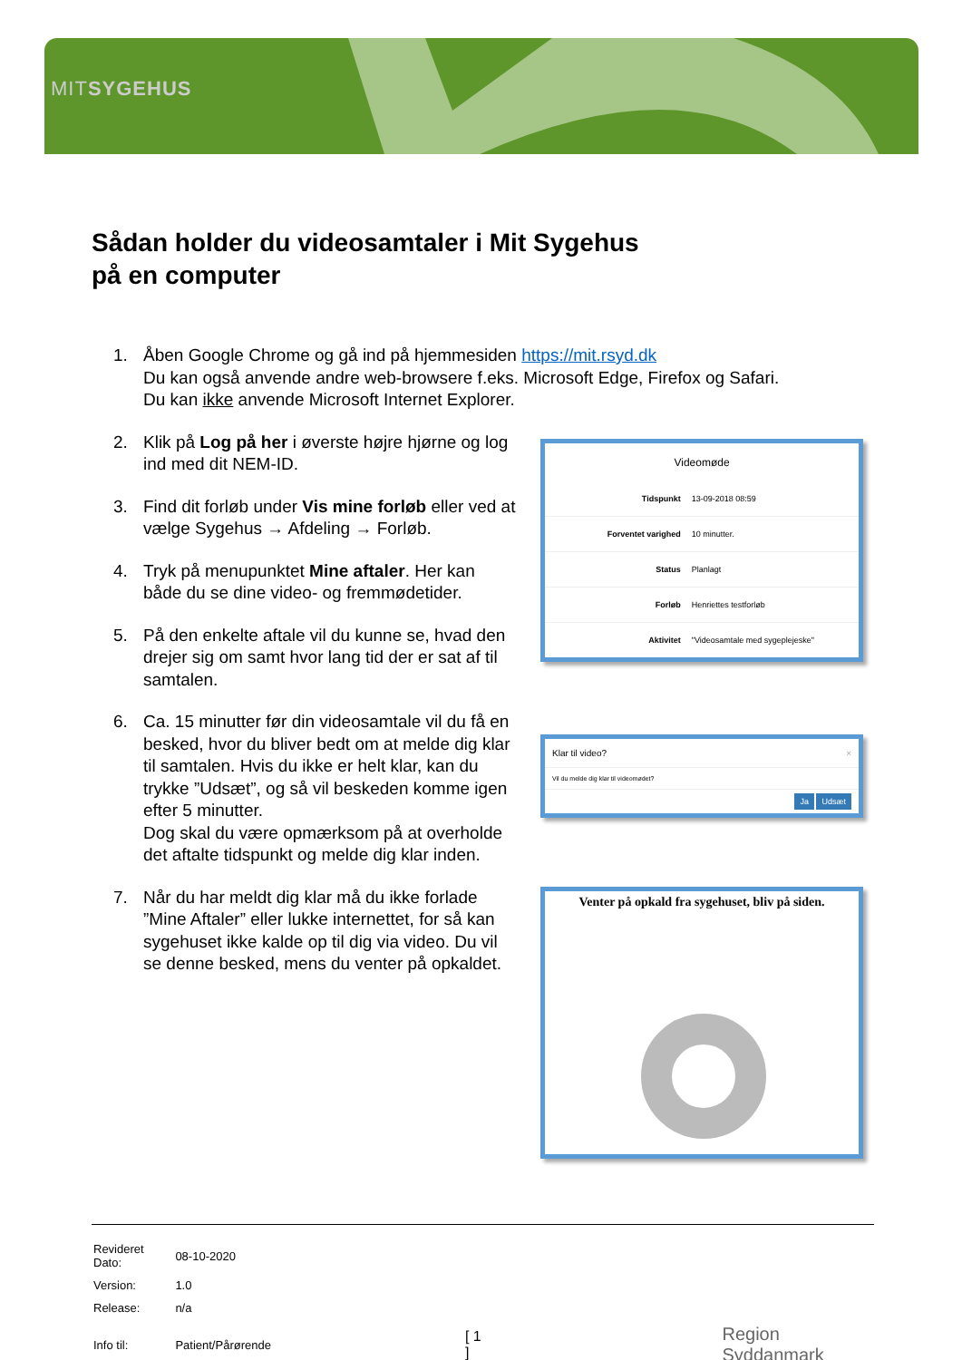MITSYGEHUS
Sådan holder du videosamtaler i Mit Sygehus
på en computer
1. Åben Google Chrome og gå ind på hjemmesiden https://mit.rsyd.dk
Du kan også anvende andre web-browsere f.eks. Microsoft Edge, Firefox og Safari.
Du kan ikke anvende Microsoft Internet Explorer.
2. Klik på Log på her i øverste højre hjørne og log ind med dit NEM-ID.
3. Find dit forløb under Vis mine forløb eller ved at vælge Sygehus → Afdeling → Forløb.
4. Tryk på menupunktet Mine aftaler. Her kan både du se dine video- og fremmødetider.
5. På den enkelte aftale vil du kunne se, hvad den drejer sig om samt hvor lang tid der er sat af til samtalen.
6. Ca. 15 minutter før din videosamtale vil du få en besked, hvor du bliver bedt om at melde dig klar til samtalen. Hvis du ikke er helt klar, kan du trykke ”Udsæt”, og så vil beskeden komme igen efter 5 minutter.
Dog skal du være opmærksom på at overholde det aftalte tidspunkt og melde dig klar inden.
7. Når du har meldt dig klar må du ikke forlade ”Mine Aftaler” eller lukke internettet, for så kan sygehuset ikke kalde op til dig via video. Du vil se denne besked, mens du venter på opkaldet.
Videomøde
| Tidspunkt | 13-09-2018 08:59 |
| Forventet varighed | 10 minutter. |
| Status | Planlagt |
| Forløb | Henriettes testforløb |
| Aktivitet | "Videosamtale med sygeplejeske" |
Klar til video? ×
Vil du melde dig klar til videomødet?
Ja Udsæt
Venter på opkald fra sygehuset, bliv på siden.
| Revideret Dato: | 08-10-2020 | | |
| Version: | 1.0 | | |
| Release: | n/a | | |
| Info til: | Patient/Pårørende | [ 1 ] | Region Syddanmark |